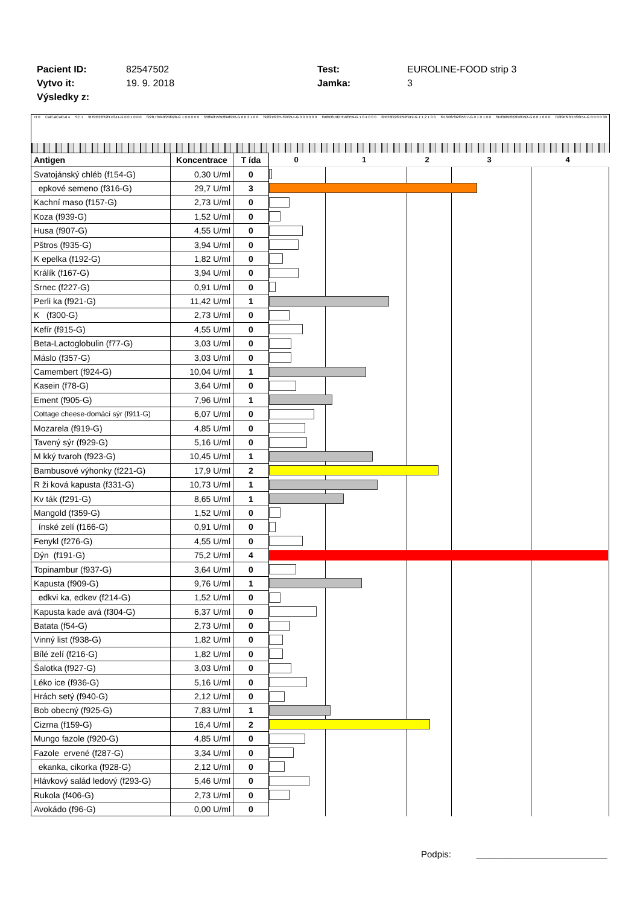Pacient ID: 82547502 Test: EUROLINE-FOOD strip 3
Vytvo it: 19. 9. 2018 Jamka: 3
Výsledky z:
Et 0 CalCalCalCal 4 SC + f8 f93f32f32f17f341-G 0 0 1 0 0 0 f22f17f9f40f29f928-G 1 0 0 0 0 0 f28f92f15f92f94f936-G 0 0 2 1 0 0 f92f21f93f5-f30f214-G 0 0 0 0 0 0 f90f93f19f27f16f359-G 1 0 4 0 0 0 f29f33f22f92f92f919-G 1 1 2 1 0 0 f91f90f7f92f35f77-G 0 1 0 1 0 0 f91f30f92f22f16f192-G 0 0 1 0 0 0 f93f90f93f15f3f154-G 0 0 0 0 30
| Antigen | Koncentrace | T ída | 0 1 2 3 4 |
| --- | --- | --- | --- |
| Svatojánský chléb (f154-G) | 0,30 U/ml | 0 | |
| epkové semeno (f316-G) | 29,7 U/ml | 3 | |
| Kachní maso (f157-G) | 2,73 U/ml | 0 | |
| Koza (f939-G) | 1,52 U/ml | 0 | |
| Husa (f907-G) | 4,55 U/ml | 0 | |
| Pštros (f935-G) | 3,94 U/ml | 0 | |
| K epelka (f192-G) | 1,82 U/ml | 0 | |
| Králík (f167-G) | 3,94 U/ml | 0 | |
| Srnec (f227-G) | 0,91 U/ml | 0 | |
| Perli ka (f921-G) | 11,42 U/ml | 1 | |
| K (f300-G) | 2,73 U/ml | 0 | |
| Kefír (f915-G) | 4,55 U/ml | 0 | |
| Beta-Lactoglobulin (f77-G) | 3,03 U/ml | 0 | |
| Máslo (f357-G) | 3,03 U/ml | 0 | |
| Camembert (f924-G) | 10,04 U/ml | 1 | |
| Kasein (f78-G) | 3,64 U/ml | 0 | |
| Ement (f905-G) | 7,96 U/ml | 1 | |
| Cottage cheese-domácí sýr (f911-G) | 6,07 U/ml | 0 | |
| Mozarela (f919-G) | 4,85 U/ml | 0 | |
| Tavený sýr (f929-G) | 5,16 U/ml | 0 | |
| M kký tvaroh (f923-G) | 10,45 U/ml | 1 | |
| Bambusové výhonky (f221-G) | 17,9 U/ml | 2 | |
| R ži ková kapusta (f331-G) | 10,73 U/ml | 1 | |
| Kv ták (f291-G) | 8,65 U/ml | 1 | |
| Mangold (f359-G) | 1,52 U/ml | 0 | |
| ínské zelí (f166-G) | 0,91 U/ml | 0 | |
| Fenykl (f276-G) | 4,55 U/ml | 0 | |
| Dýn (f191-G) | 75,2 U/ml | 4 | |
| Topinambur (f937-G) | 3,64 U/ml | 0 | |
| Kapusta (f909-G) | 9,76 U/ml | 1 | |
| edkvi ka, edkev (f214-G) | 1,52 U/ml | 0 | |
| Kapusta kade avá (f304-G) | 6,37 U/ml | 0 | |
| Batata (f54-G) | 2,73 U/ml | 0 | |
| Vinný list (f938-G) | 1,82 U/ml | 0 | |
| Bílé zelí (f216-G) | 1,82 U/ml | 0 | |
| Šalotka (f927-G) | 3,03 U/ml | 0 | |
| Léko ice (f936-G) | 5,16 U/ml | 0 | |
| Hrách setý (f940-G) | 2,12 U/ml | 0 | |
| Bob obecný (f925-G) | 7,83 U/ml | 1 | |
| Cizrna (f159-G) | 16,4 U/ml | 2 | |
| Mungo fazole (f920-G) | 4,85 U/ml | 0 | |
| Fazole ervené (f287-G) | 3,34 U/ml | 0 | |
| ekanka, cikorka (f928-G) | 2,12 U/ml | 0 | |
| Hlávkový salád ledový (f293-G) | 5,46 U/ml | 0 | |
| Rukola (f406-G) | 2,73 U/ml | 0 | |
| Avokádo (f96-G) | 0,00 U/ml | 0 | |
Podpis: __________________________